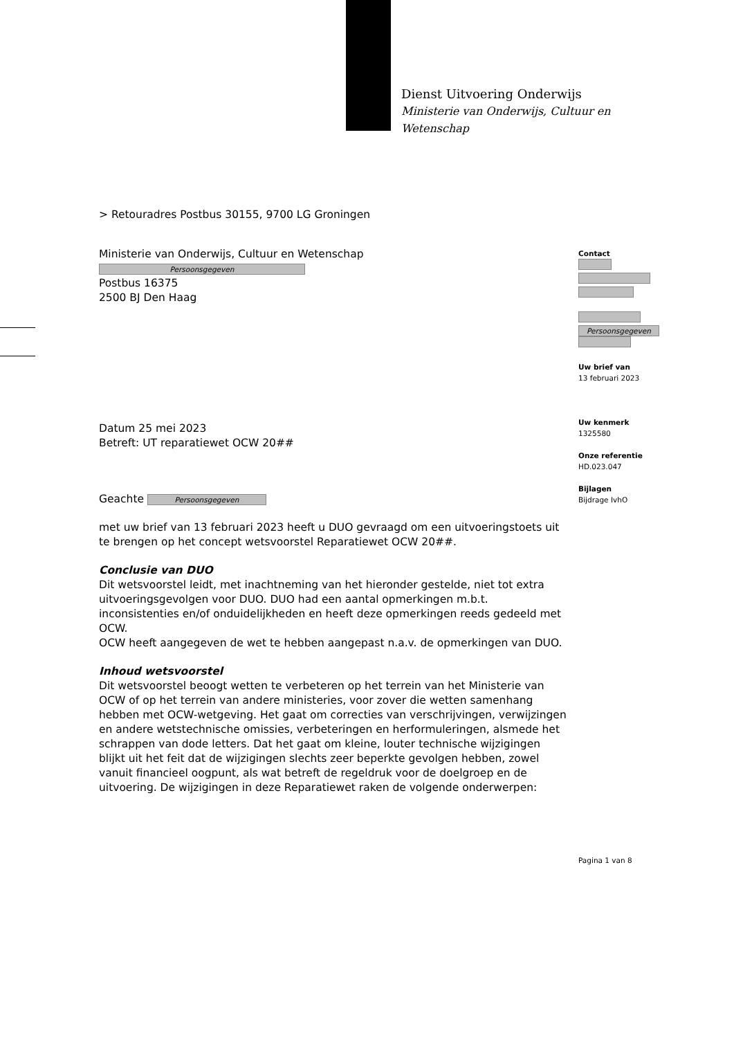Dienst Uitvoering Onderwijs
Ministerie van Onderwijs, Cultuur en
Wetenschap
> Retouradres Postbus 30155, 9700 LG Groningen
Ministerie van Onderwijs, Cultuur en Wetenschap
Persoonsgegeven
Postbus 16375
2500 BJ Den Haag
Datum 25 mei 2023
Betreft: UT reparatiewet OCW 20##
Geachte Persoonsgegeven
met uw brief van 13 februari 2023 heeft u DUO gevraagd om een uitvoeringstoets uit te brengen op het concept wetsvoorstel Reparatiewet OCW 20##.
Conclusie van DUO
Dit wetsvoorstel leidt, met inachtneming van het hieronder gestelde, niet tot extra uitvoeringsgevolgen voor DUO. DUO had een aantal opmerkingen m.b.t. inconsistenties en/of onduidelijkheden en heeft deze opmerkingen reeds gedeeld met OCW.
OCW heeft aangegeven de wet te hebben aangepast n.a.v. de opmerkingen van DUO.
Inhoud wetsvoorstel
Dit wetsvoorstel beoogt wetten te verbeteren op het terrein van het Ministerie van OCW of op het terrein van andere ministeries, voor zover die wetten samenhang hebben met OCW-wetgeving. Het gaat om correcties van verschrijvingen, verwijzingen en andere wetstechnische omissies, verbeteringen en herformuleringen, alsmede het schrappen van dode letters. Dat het gaat om kleine, louter technische wijzigingen blijkt uit het feit dat de wijzigingen slechts zeer beperkte gevolgen hebben, zowel vanuit financieel oogpunt, als wat betreft de regeldruk voor de doelgroep en de uitvoering. De wijzigingen in deze Reparatiewet raken de volgende onderwerpen:
Contact
Persoonsgegeven
Uw brief van
13 februari 2023
Uw kenmerk
1325580
Onze referentie
HD.023.047
Bijlagen
Bijdrage IvhO
Pagina 1 van 8